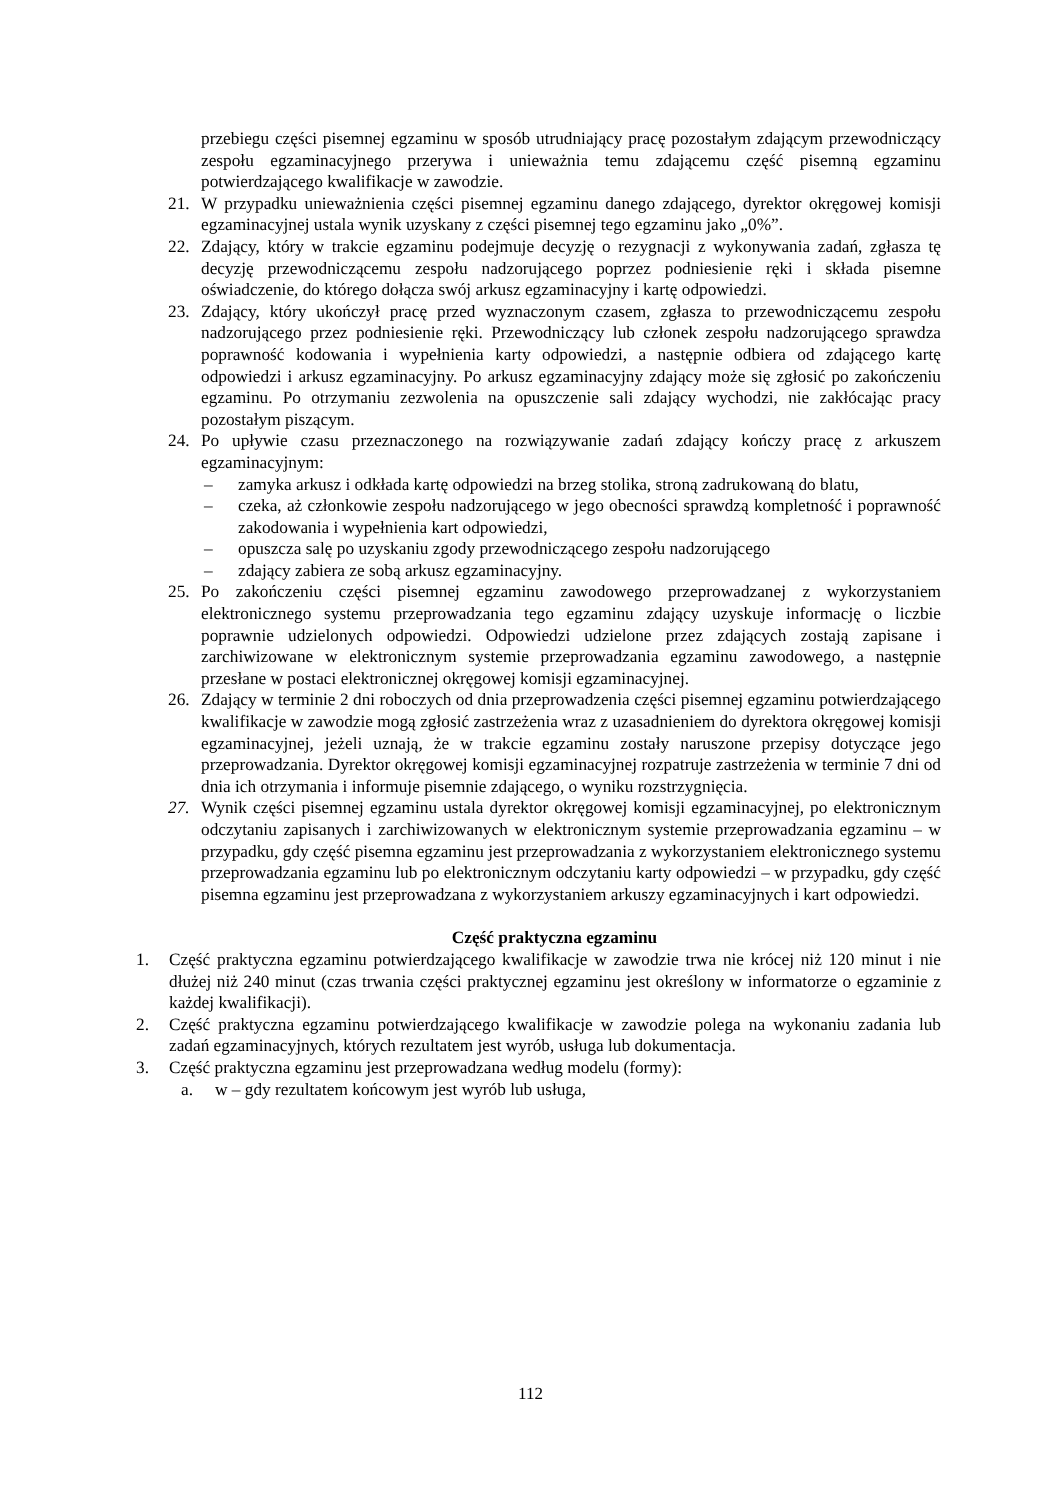przebiegu części pisemnej egzaminu w sposób utrudniający pracę pozostałym zdającym przewodniczący zespołu egzaminacyjnego przerywa i unieważnia temu zdającemu część pisemną egzaminu potwierdzającego kwalifikacje w zawodzie.
21. W przypadku unieważnienia części pisemnej egzaminu danego zdającego, dyrektor okręgowej komisji egzaminacyjnej ustala wynik uzyskany z części pisemnej tego egzaminu jako „0%”.
22. Zdający, który w trakcie egzaminu podejmuje decyzję o rezygnacji z wykonywania zadań, zgłasza tę decyzję przewodniczącemu zespołu nadzorującego poprzez podniesienie ręki i składa pisemne oświadczenie, do którego dołącza swój arkusz egzaminacyjny i kartę odpowiedzi.
23. Zdający, który ukończył pracę przed wyznaczonym czasem, zgłasza to przewodniczącemu zespołu nadzorującego przez podniesienie ręki. Przewodniczący lub członek zespołu nadzorującego sprawdza poprawność kodowania i wypełnienia karty odpowiedzi, a następnie odbiera od zdającego kartę odpowiedzi i arkusz egzaminacyjny. Po arkusz egzaminacyjny zdający może się zgłosić po zakończeniu egzaminu. Po otrzymaniu zezwolenia na opuszczenie sali zdający wychodzi, nie zakłócając pracy pozostałym piszącym.
24. Po upływie czasu przeznaczonego na rozwiązywanie zadań zdający kończy pracę z arkuszem egzaminacyjnym:
– zamyka arkusz i odkłada kartę odpowiedzi na brzeg stolika, stroną zadrukowaną do blatu,
– czeka, aż członkowie zespołu nadzorującego w jego obecności sprawdzą kompletność i poprawność zakodowania i wypełnienia kart odpowiedzi,
– opuszcza salę po uzyskaniu zgody przewodniczącego zespołu nadzorującego
– zdający zabiera ze sobą arkusz egzaminacyjny.
25. Po zakończeniu części pisemnej egzaminu zawodowego przeprowadzanej z wykorzystaniem elektronicznego systemu przeprowadzania tego egzaminu zdający uzyskuje informację o liczbie poprawnie udzielonych odpowiedzi. Odpowiedzi udzielone przez zdających zostają zapisane i zarchiwizowane w elektronicznym systemie przeprowadzania egzaminu zawodowego, a następnie przesłane w postaci elektronicznej okręgowej komisji egzaminacyjnej.
26. Zdający w terminie 2 dni roboczych od dnia przeprowadzenia części pisemnej egzaminu potwierdzającego kwalifikacje w zawodzie mogą zgłosić zastrzeżenia wraz z uzasadnieniem do dyrektora okręgowej komisji egzaminacyjnej, jeżeli uznają, że w trakcie egzaminu zostały naruszone przepisy dotyczące jego przeprowadzania. Dyrektor okręgowej komisji egzaminacyjnej rozpatruje zastrzeżenia w terminie 7 dni od dnia ich otrzymania i informuje pisemnie zdającego, o wyniku rozstrzygnięcia.
27. Wynik części pisemnej egzaminu ustala dyrektor okręgowej komisji egzaminacyjnej, po elektronicznym odczytaniu zapisanych i zarchiwizowanych w elektronicznym systemie przeprowadzania egzaminu – w przypadku, gdy część pisemna egzaminu jest przeprowadzania z wykorzystaniem elektronicznego systemu przeprowadzania egzaminu lub po elektronicznym odczytaniu karty odpowiedzi – w przypadku, gdy część pisemna egzaminu jest przeprowadzana z wykorzystaniem arkuszy egzaminacyjnych i kart odpowiedzi.
Część praktyczna egzaminu
1. Część praktyczna egzaminu potwierdzającego kwalifikacje w zawodzie trwa nie krócej niż 120 minut i nie dłużej niż 240 minut (czas trwania części praktycznej egzaminu jest określony w informatorze o egzaminie z każdej kwalifikacji).
2. Część praktyczna egzaminu potwierdzającego kwalifikacje w zawodzie polega na wykonaniu zadania lub zadań egzaminacyjnych, których rezultatem jest wyrób, usługa lub dokumentacja.
3. Część praktyczna egzaminu jest przeprowadzana według modelu (formy):
a. w – gdy rezultatem końcowym jest wyrób lub usługa,
112